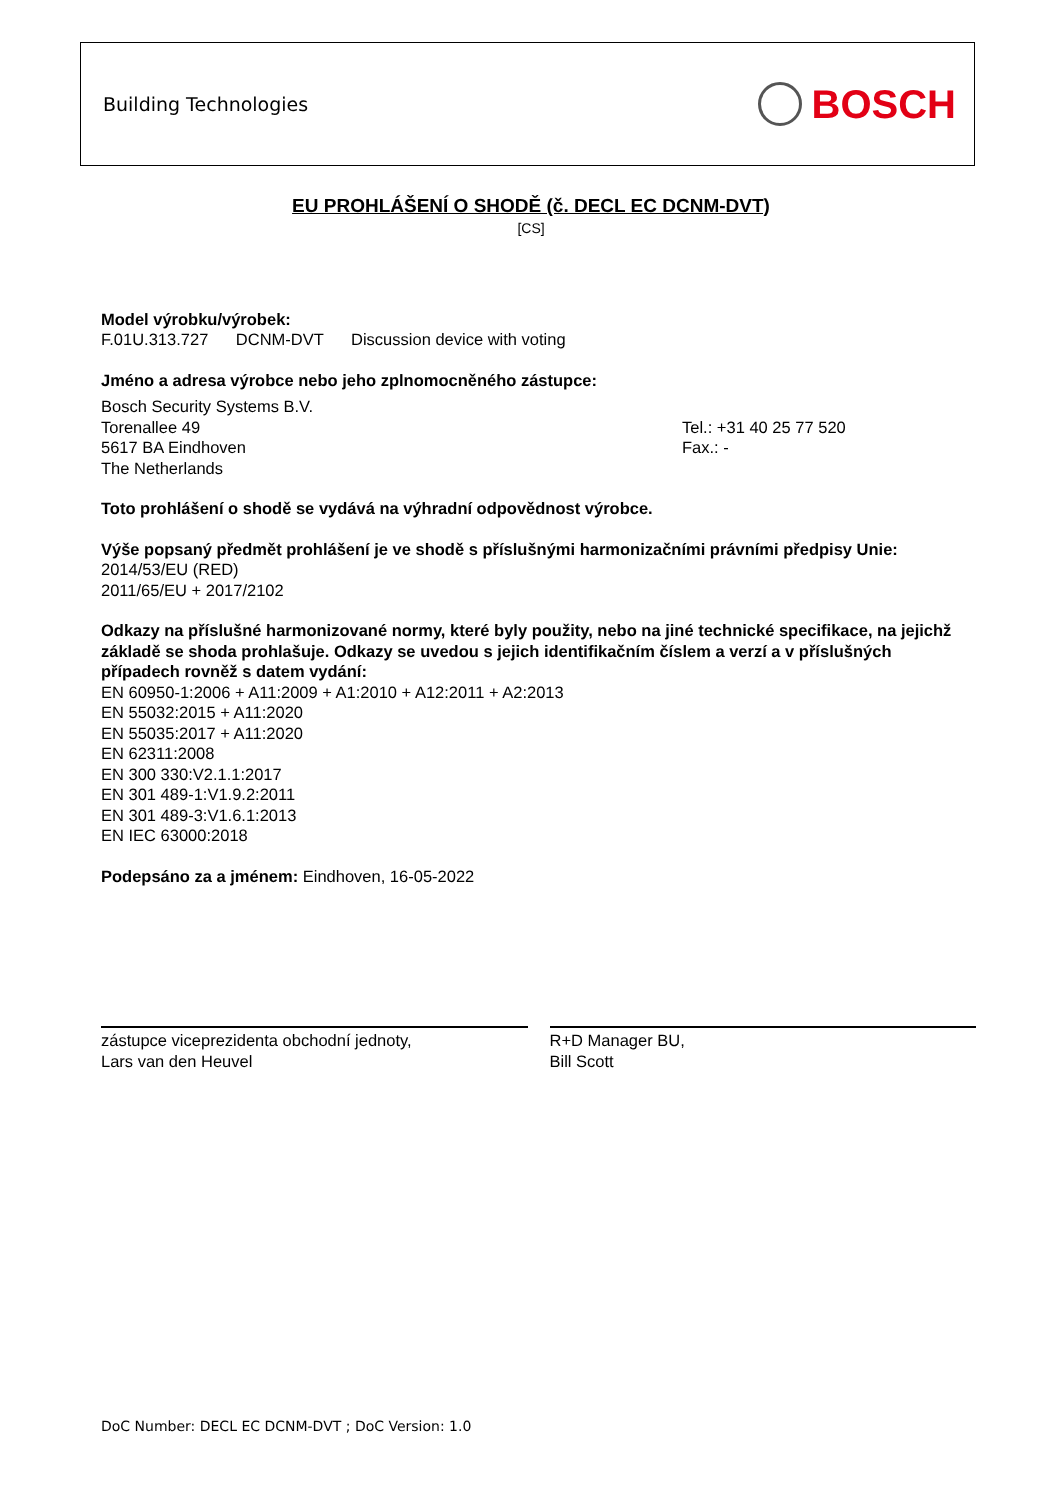Building Technologies
BOSCH
EU PROHLÁŠENÍ O SHODĚ (č. DECL EC DCNM-DVT)
[CS]
Model výrobku/výrobek:
F.01U.313.727 DCNM-DVT Discussion device with voting
Jméno a adresa výrobce nebo jeho zplnomocněného zástupce:
Bosch Security Systems B.V.
Torenallee 49
5617 BA Eindhoven
The Netherlands
Tel.: +31 40 25 77 520
Fax.: -
Toto prohlášení o shodě se vydává na výhradní odpovědnost výrobce.
Výše popsaný předmět prohlášení je ve shodě s příslušnými harmonizačními právními předpisy Unie:
2014/53/EU (RED)
2011/65/EU + 2017/2102
Odkazy na příslušné harmonizované normy, které byly použity, nebo na jiné technické specifikace, na jejichž základě se shoda prohlašuje. Odkazy se uvedou s jejich identifikačním číslem a verzí a v příslušných případech rovněž s datem vydání:
EN 60950-1:2006 + A11:2009 + A1:2010 + A12:2011 + A2:2013
EN 55032:2015 + A11:2020
EN 55035:2017 + A11:2020
EN 62311:2008
EN 300 330:V2.1.1:2017
EN 301 489-1:V1.9.2:2011
EN 301 489-3:V1.6.1:2013
EN IEC 63000:2018
Podepsáno za a jménem: Eindhoven, 16-05-2022
zástupce viceprezidenta obchodní jednoty,
Lars van den Heuvel
R+D Manager BU,
Bill Scott
DoC Number: DECL EC DCNM-DVT ; DoC Version: 1.0